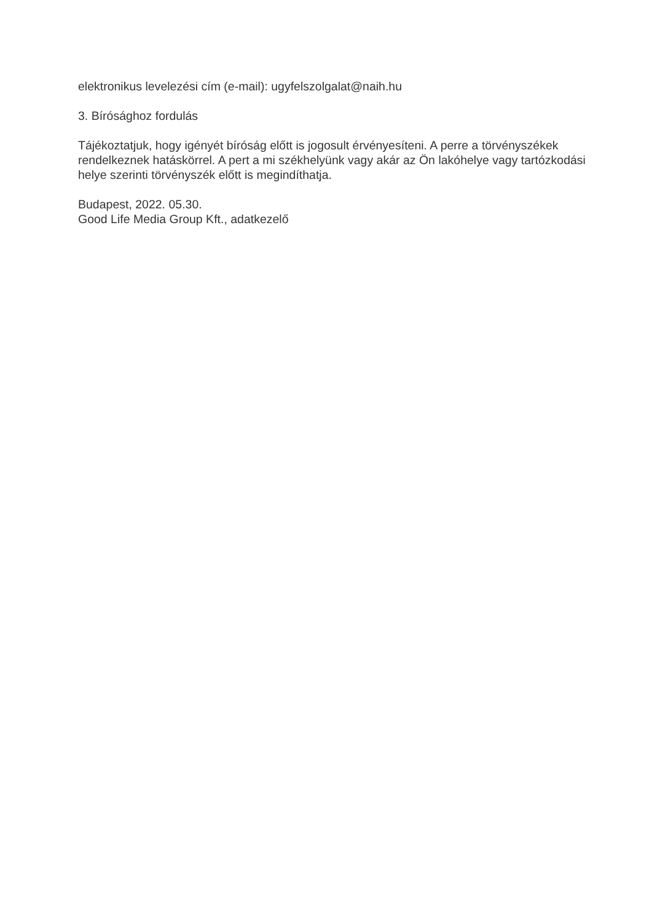elektronikus levelezési cím (e-mail): ugyfelszolgalat@naih.hu
3. Bírósághoz fordulás
Tájékoztatjuk, hogy igényét bíróság előtt is jogosult érvényesíteni. A perre a törvényszékek rendelkeznek hatáskörrel. A pert a mi székhelyünk vagy akár az Ön lakóhelye vagy tartózkodási helye szerinti törvényszék előtt is megindíthatja.
Budapest, 2022. 05.30.
Good Life Media Group Kft., adatkezelő